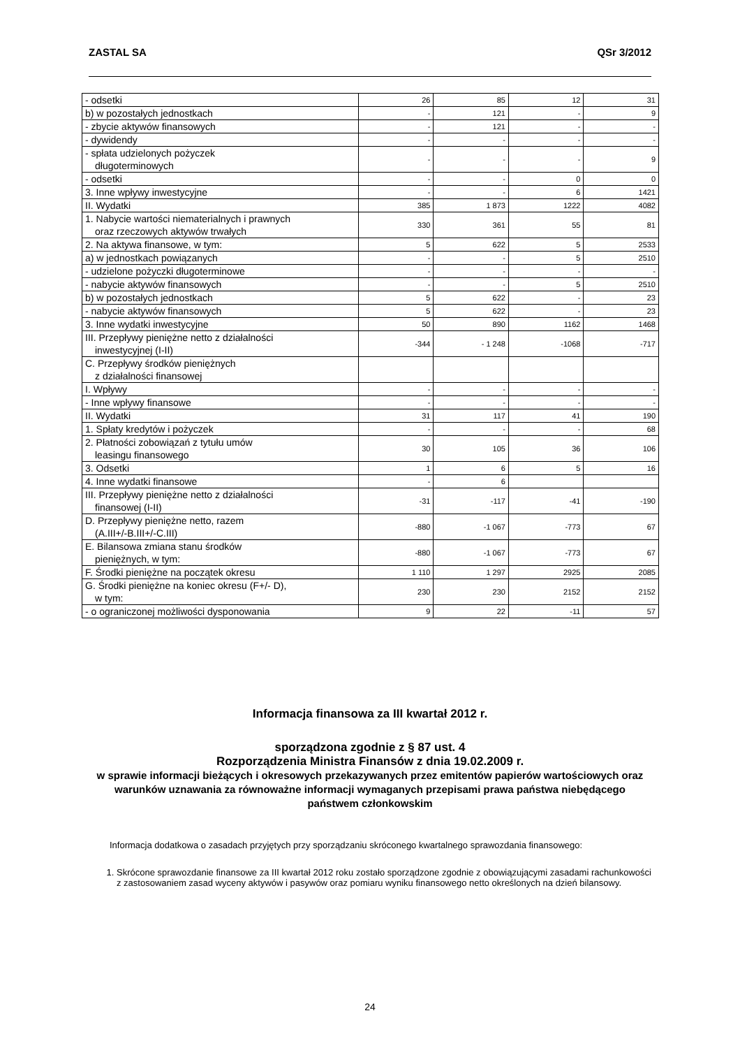ZASTAL SA QSr 3/2012
| - odsetki | 26 | 85 | 12 | 31 |
| b) w pozostałych jednostkach | - | 121 | - | 9 |
| - zbycie aktywów finansowych | - | 121 | - | - |
| - dywidendy | - | - | - | - |
| - spłata udzielonych pożyczek długoterminowych | - | - | - | 9 |
| - odsetki | - | - | 0 | 0 |
| 3. Inne wpływy inwestycyjne | - | - | 6 | 1421 |
| II. Wydatki | 385 | 1 873 | 1222 | 4082 |
| 1. Nabycie wartości niematerialnych i prawnych oraz rzeczowych aktywów trwałych | 330 | 361 | 55 | 81 |
| 2. Na aktywa finansowe, w tym: | 5 | 622 | 5 | 2533 |
| a) w jednostkach powiązanych | - | - | 5 | 2510 |
| - udzielone pożyczki długoterminowe | - | - | - | - |
| - nabycie aktywów finansowych | - | - | 5 | 2510 |
| b) w pozostałych jednostkach | 5 | 622 | - | 23 |
| - nabycie aktywów finansowych | 5 | 622 | - | 23 |
| 3. Inne wydatki inwestycyjne | 50 | 890 | 1162 | 1468 |
| III. Przepływy pieniężne netto z działalności inwestycyjnej (I-II) | -344 | - 1 248 | -1068 | -717 |
| C. Przepływy środków pieniężnych z działalności finansowej | | | | |
| I. Wpływy | - | - | - | - |
| - Inne wpływy finansowe | - | - | - | - |
| II. Wydatki | 31 | 117 | 41 | 190 |
| 1. Spłaty kredytów i pożyczek | - | - | - | 68 |
| 2. Płatności zobowiązań z tytułu umów leasingu finansowego | 30 | 105 | 36 | 106 |
| 3. Odsetki | 1 | 6 | 5 | 16 |
| 4. Inne wydatki finansowe | - | 6 | | |
| III. Przepływy pieniężne netto z działalności finansowej (I-II) | -31 | -117 | -41 | -190 |
| D. Przepływy pieniężne netto, razem (A.III+/-B.III+/-C.III) | -880 | -1 067 | -773 | 67 |
| E. Bilansowa zmiana stanu środków pieniężnych, w tym: | -880 | -1 067 | -773 | 67 |
| F. Środki pieniężne na początek okresu | 1 110 | 1 297 | 2925 | 2085 |
| G. Środki pieniężne na koniec okresu (F+/- D), w tym: | 230 | 230 | 2152 | 2152 |
| - o ograniczonej możliwości dysponowania | 9 | 22 | -11 | 57 |
Informacja finansowa za III kwartał 2012 r.
sporządzona zgodnie z § 87 ust. 4
Rozporządzenia Ministra Finansów z dnia 19.02.2009 r.
w sprawie informacji bieżących i okresowych przekazywanych przez emitentów papierów wartościowych oraz warunków uznawania za równoważne informacji wymaganych przepisami prawa państwa niebędącego państwem członkowskim
Informacja dodatkowa o zasadach przyjętych przy sporządzaniu skróconego kwartalnego sprawozdania finansowego:
1. Skrócone sprawozdanie finansowe za III kwartał 2012 roku zostało sporządzone zgodnie z obowiązującymi zasadami rachunkowości z zastosowaniem zasad wyceny aktywów i pasywów oraz pomiaru wyniku finansowego netto określonych na dzień bilansowy.
24